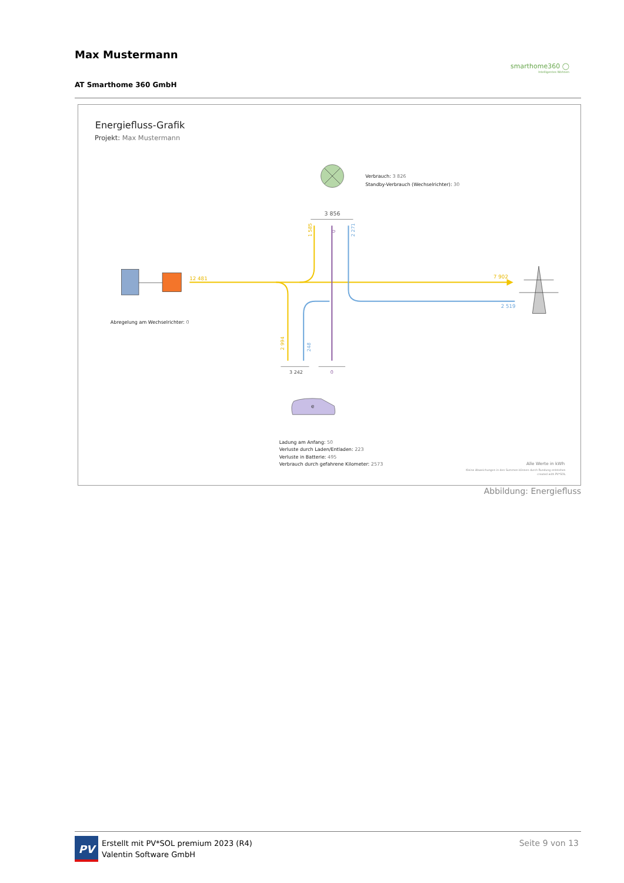Max Mustermann
AT Smarthome 360 GmbH
smarthome360 ◯
Intelligentes Wohnen
Energiefluss-Grafik
Projekt: Max Mustermann
Verbrauch: 3 826
Standby-Verbrauch (Wechselrichter): 30
3 856
12 481
7 902
2 519
1 585
0
2 271
2 994
248
Abregelung am Wechselrichter: 0
3 242
0
e
Ladung am Anfang: 50
Verluste durch Laden/Entladen: 223
Verluste in Batterie: 495
Verbrauch durch gefahrene Kilometer: 2573
Alle Werte in kWh
Kleine Abweichungen in den Summen können durch Rundung entstehen
created with PV*SOL
Abbildung: Energiefluss
PV Erstellt mit PV*SOL premium 2023 (R4)
Valentin Software GmbH
Seite 9 von 13